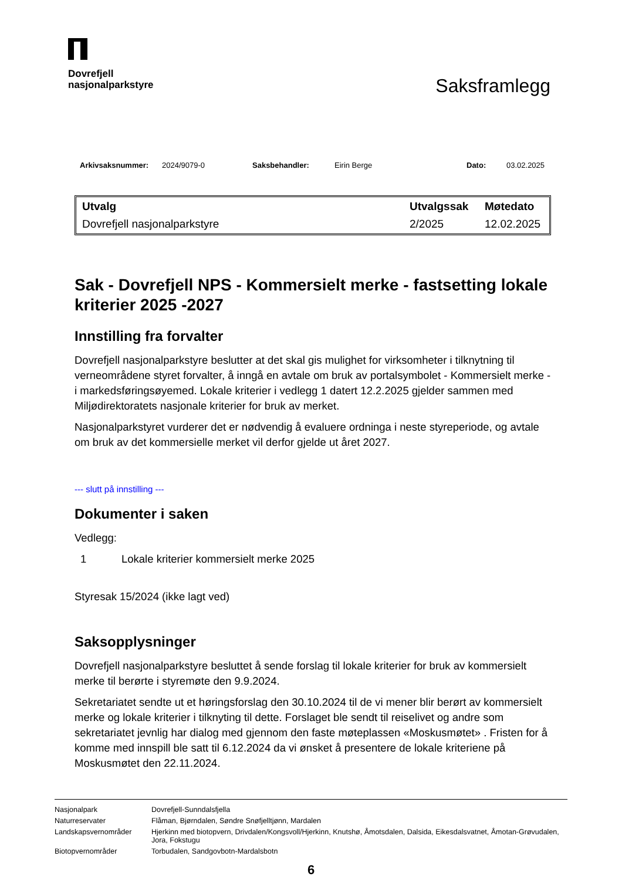Dovrefjell
nasjonalparkstyre
Saksframlegg
Arkivsaksnummer: 2024/9079-0 Saksbehandler: Eirin Berge Dato: 03.02.2025
| Utvalg | Utvalgssak | Møtedato |
| --- | --- | --- |
| Dovrefjell nasjonalparkstyre | 2/2025 | 12.02.2025 |
Sak - Dovrefjell NPS - Kommersielt merke - fastsetting lokale kriterier 2025 -2027
Innstilling fra forvalter
Dovrefjell nasjonalparkstyre beslutter at det skal gis mulighet for virksomheter i tilknytning til verneområdene styret forvalter, å inngå en avtale om bruk av portalsymbolet - Kommersielt merke - i markedsføringsøyemed. Lokale kriterier i vedlegg 1 datert 12.2.2025 gjelder sammen med Miljødirektoratets nasjonale kriterier for bruk av merket.
Nasjonalparkstyret vurderer det er nødvendig å evaluere ordninga i neste styreperiode, og avtale om bruk av det kommersielle merket vil derfor gjelde ut året 2027.
--- slutt på innstilling ---
Dokumenter i saken
Vedlegg:
1 Lokale kriterier kommersielt merke 2025
Styresak 15/2024 (ikke lagt ved)
Saksopplysninger
Dovrefjell nasjonalparkstyre besluttet å sende forslag til lokale kriterier for bruk av kommersielt merke til berørte i styremøte den 9.9.2024.
Sekretariatet sendte ut et høringsforslag den 30.10.2024 til de vi mener blir berørt av kommersielt merke og lokale kriterier i tilknyting til dette. Forslaget ble sendt til reiselivet og andre som sekretariatet jevnlig har dialog med gjennom den faste møteplassen «Moskusmøtet» . Fristen for å komme med innspill ble satt til 6.12.2024 da vi ønsket å presentere de lokale kriteriene på Moskusmøtet den 22.11.2024.
| Nasjonalpark | Dovrefjell-Sunndalsfjella |
| Naturreservater | Flåman, Bjørndalen, Søndre Snøfjelltjønn, Mardalen |
| Landskapsvernområder | Hjerkinn med biotopvern, Drivdalen/Kongsvoll/Hjerkinn, Knutshø, Åmotsdalen, Dalsida, Eikesdalsvatnet, Åmotan-Grøvudalen, Jora, Fokstugu |
| Biotopvernområder | Torbudalen, Sandgovbotn-Mardalsbotn |
6